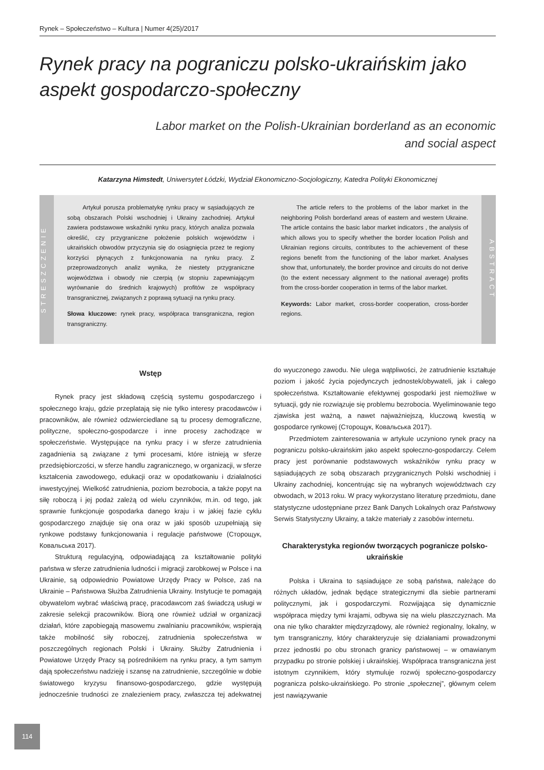Rynek – Społeczeństwo – Kultura | Numer 4(25)/2017
Rynek pracy na pograniczu polsko-ukraińskim jako aspekt gospodarczo-społeczny
Labor market on the Polish-Ukrainian borderland as an economic and social aspect
Katarzyna Himstedt, Uniwersytet Łódzki, Wydział Ekonomiczno-Socjologiczny, Katedra Polityki Ekonomicznej
STRESZCZENIE
Artykuł porusza problematykę rynku pracy w sąsiadujących ze sobą obszarach Polski wschodniej i Ukrainy zachodniej. Artykuł zawiera podstawowe wskaźniki rynku pracy, których analiza pozwala określić, czy przygraniczne położenie polskich województw i ukraińskich obwodów przyczynia się do osiągnięcia przez te regiony korzyści płynących z funkcjonowania na rynku pracy. Z przeprowadzonych analiz wynika, że niestety przygraniczne województwa i obwody nie czerpią (w stopniu zapewniającym wyrównanie do średnich krajowych) profitów ze współpracy transgranicznej, związanych z poprawą sytuacji na rynku pracy.
Słowa kluczowe: rynek pracy, współpraca transgraniczna, region transgraniczny.
The article refers to the problems of the labor market in the neighboring Polish borderland areas of eastern and western Ukraine. The article contains the basic labor market indicators , the analysis of which allows you to specify whether the border location Polish and Ukrainian regions circuits, contributes to the achievement of these regions benefit from the functioning of the labor market. Analyses show that, unfortunately, the border province and circuits do not derive (to the extent necessary alignment to the national average) profits from the cross-border cooperation in terms of the labor market.
Keywords: Labor market, cross-border cooperation, cross-border regions.
ABSTRACT
Wstęp
Rynek pracy jest składową częścią systemu gospodarczego i społecznego kraju, gdzie przeplatają się nie tylko interesy pracodawców i pracowników, ale również odzwierciedlane są tu procesy demograficzne, polityczne, społeczno-gospodarcze i inne procesy zachodzące w społeczeństwie. Występujące na rynku pracy i w sferze zatrudnienia zagadnienia są związane z tymi procesami, które istnieją w sferze przedsiębiorczości, w sferze handlu zagranicznego, w organizacji, w sferze kształcenia zawodowego, edukacji oraz w opodatkowaniu i działalności inwestycyjnej. Wielkość zatrudnienia, poziom bezrobocia, a także popyt na siłę roboczą i jej podaż zależą od wielu czynników, m.in. od tego, jak sprawnie funkcjonuje gospodarka danego kraju i w jakiej fazie cyklu gospodarczego znajduje się ona oraz w jaki sposób uzupełniają się rynkowe podstawy funkcjonowania i regulacje państwowe (Сторощук, Ковальська 2017).
Strukturą regulacyjną, odpowiadającą za kształtowanie polityki państwa w sferze zatrudnienia ludności i migracji zarobkowej w Polsce i na Ukrainie, są odpowiednio Powiatowe Urzędy Pracy w Polsce, zaś na Ukrainie – Państwowa Służba Zatrudnienia Ukrainy. Instytucje te pomagają obywatelom wybrać właściwą pracę, pracodawcom zaś świadczą usługi w zakresie selekcji pracowników. Biorą one również udział w organizacji działań, które zapobiegają masowemu zwalnianiu pracowników, wspierają także mobilność siły roboczej, zatrudnienia społeczeństwa w poszczególnych regionach Polski i Ukrainy. Służby Zatrudnienia i Powiatowe Urzędy Pracy są pośrednikiem na rynku pracy, a tym samym dają społeczeństwu nadzieję i szansę na zatrudnienie, szczególnie w dobie światowego kryzysu finansowo-gospodarczego, gdzie występują jednocześnie trudności ze znalezieniem pracy, zwłaszcza tej adekwatnej do wyuczonego zawodu. Nie ulega wątpliwości, że zatrudnienie kształtuje poziom i jakość życia pojedynczych jednostek/obywateli, jak i całego społeczeństwa. Kształtowanie efektywnej gospodarki jest niemożliwe w sytuacji, gdy nie rozwiązuje się problemu bezrobocia. Wyeliminowanie tego zjawiska jest ważną, a nawet najważniejszą, kluczową kwestią w gospodarce rynkowej (Сторощук, Ковальська 2017).
Przedmiotem zainteresowania w artykule uczyniono rynek pracy na pograniczu polsko-ukraińskim jako aspekt społeczno-gospodarczy. Celem pracy jest porównanie podstawowych wskaźników rynku pracy w sąsiadujących ze sobą obszarach przygranicznych Polski wschodniej i Ukrainy zachodniej, koncentrując się na wybranych województwach czy obwodach, w 2013 roku. W pracy wykorzystano literaturę przedmiotu, dane statystyczne udostępniane przez Bank Danych Lokalnych oraz Państwowy Serwis Statystyczny Ukrainy, a także materiały z zasobów internetu.
Charakterystyka regionów tworzących pogranicze polsko-ukraińskie
Polska i Ukraina to sąsiadujące ze sobą państwa, należące do różnych układów, jednak będące strategicznymi dla siebie partnerami politycznymi, jak i gospodarczymi. Rozwijająca się dynamicznie współpraca między tymi krajami, odbywa się na wielu płaszczyznach. Ma ona nie tylko charakter międzyrządowy, ale również regionalny, lokalny, w tym transgraniczny, który charakteryzuje się działaniami prowadzonymi przez jednostki po obu stronach granicy państwowej – w omawianym przypadku po stronie polskiej i ukraińskiej. Współpraca transgraniczna jest istotnym czynnikiem, który stymuluje rozwój społeczno-gospodarczy pogranicza polsko-ukraińskiego. Po stronie „społecznej”, głównym celem jest nawiązywanie
114